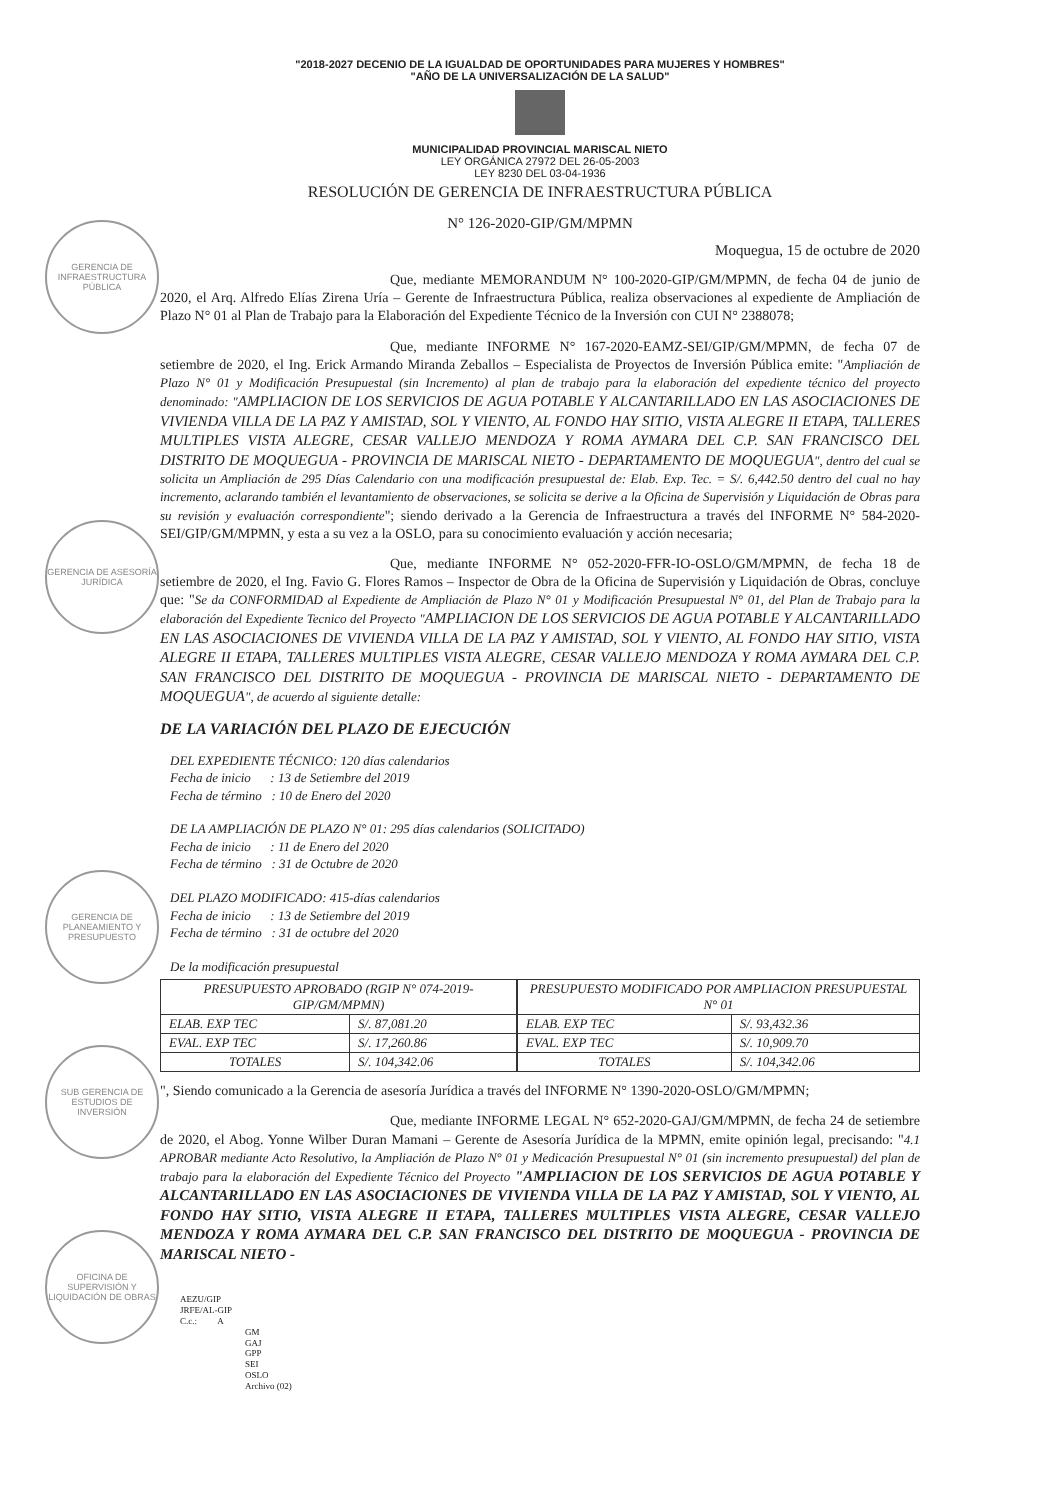GERENCIA DE INFRAESTRUCTURA PÚBLICA
GERENCIA DE ASESORÍA JURÍDICA
GERENCIA DE PLANEAMIENTO Y PRESUPUESTO
SUB GERENCIA DE ESTUDIOS DE INVERSIÓN
OFICINA DE SUPERVISIÓN Y LIQUIDACIÓN DE OBRAS
"2018-2027 DECENIO DE LA IGUALDAD DE OPORTUNIDADES PARA MUJERES Y HOMBRES"
"AÑO DE LA UNIVERSALIZACIÓN DE LA SALUD"
MUNICIPALIDAD PROVINCIAL MARISCAL NIETO
LEY ORGÁNICA 27972 DEL 26-05-2003
LEY 8230 DEL 03-04-1936
RESOLUCIÓN DE GERENCIA DE INFRAESTRUCTURA PÚBLICA
N° 126-2020-GIP/GM/MPMN
Moquegua, 15 de octubre de 2020
Que, mediante MEMORANDUM N° 100-2020-GIP/GM/MPMN, de fecha 04 de junio de 2020, el Arq. Alfredo Elías Zirena Uría – Gerente de Infraestructura Pública, realiza observaciones al expediente de Ampliación de Plazo N° 01 al Plan de Trabajo para la Elaboración del Expediente Técnico de la Inversión con CUI N° 2388078;
Que, mediante INFORME N° 167-2020-EAMZ-SEI/GIP/GM/MPMN, de fecha 07 de setiembre de 2020, el Ing. Erick Armando Miranda Zeballos – Especialista de Proyectos de Inversión Pública emite: "Ampliación de Plazo N° 01 y Modificación Presupuestal (sin Incremento) al plan de trabajo para la elaboración del expediente técnico del proyecto denominado: "AMPLIACION DE LOS SERVICIOS DE AGUA POTABLE Y ALCANTARILLADO EN LAS ASOCIACIONES DE VIVIENDA VILLA DE LA PAZ Y AMISTAD, SOL Y VIENTO, AL FONDO HAY SITIO, VISTA ALEGRE II ETAPA, TALLERES MULTIPLES VISTA ALEGRE, CESAR VALLEJO MENDOZA Y ROMA AYMARA DEL C.P. SAN FRANCISCO DEL DISTRITO DE MOQUEGUA - PROVINCIA DE MARISCAL NIETO - DEPARTAMENTO DE MOQUEGUA", dentro del cual se solicita un Ampliación de 295 Días Calendario con una modificación presupuestal de: Elab. Exp. Tec. = S/. 6,442.50 dentro del cual no hay incremento, aclarando también el levantamiento de observaciones, se solicita se derive a la Oficina de Supervisión y Liquidación de Obras para su revisión y evaluación correspondiente"; siendo derivado a la Gerencia de Infraestructura a través del INFORME N° 584-2020-SEI/GIP/GM/MPMN, y esta a su vez a la OSLO, para su conocimiento evaluación y acción necesaria;
Que, mediante INFORME N° 052-2020-FFR-IO-OSLO/GM/MPMN, de fecha 18 de setiembre de 2020, el Ing. Favio G. Flores Ramos – Inspector de Obra de la Oficina de Supervisión y Liquidación de Obras, concluye que: "Se da CONFORMIDAD al Expediente de Ampliación de Plazo N° 01 y Modificación Presupuestal N° 01, del Plan de Trabajo para la elaboración del Expediente Tecnico del Proyecto "AMPLIACION DE LOS SERVICIOS DE AGUA POTABLE Y ALCANTARILLADO EN LAS ASOCIACIONES DE VIVIENDA VILLA DE LA PAZ Y AMISTAD, SOL Y VIENTO, AL FONDO HAY SITIO, VISTA ALEGRE II ETAPA, TALLERES MULTIPLES VISTA ALEGRE, CESAR VALLEJO MENDOZA Y ROMA AYMARA DEL C.P. SAN FRANCISCO DEL DISTRITO DE MOQUEGUA - PROVINCIA DE MARISCAL NIETO - DEPARTAMENTO DE MOQUEGUA", de acuerdo al siguiente detalle:
DE LA VARIACIÓN DEL PLAZO DE EJECUCIÓN
DEL EXPEDIENTE TÉCNICO: 120 días calendarios
Fecha de inicio : 13 de Setiembre del 2019
Fecha de término : 10 de Enero del 2020
DE LA AMPLIACIÓN DE PLAZO N° 01: 295 días calendarios (SOLICITADO)
Fecha de inicio : 11 de Enero del 2020
Fecha de término : 31 de Octubre de 2020
DEL PLAZO MODIFICADO: 415-días calendarios
Fecha de inicio : 13 de Setiembre del 2019
Fecha de término : 31 de octubre del 2020
De la modificación presupuestal
| PRESUPUESTO APROBADO (RGIP N° 074-2019-GIP/GM/MPMN) | |
| ELAB. EXP TEC | S/. 87,081.20 |
| EVAL. EXP TEC | S/. 17,260.86 |
| TOTALES | S/. 104,342.06 |
| PRESUPUESTO MODIFICADO POR AMPLIACION PRESUPUESTAL N° 01 | |
| ELAB. EXP TEC | S/. 93,432.36 |
| EVAL. EXP TEC | S/. 10,909.70 |
| TOTALES | S/. 104,342.06 |
", Siendo comunicado a la Gerencia de asesoría Jurídica a través del INFORME N° 1390-2020-OSLO/GM/MPMN;
Que, mediante INFORME LEGAL N° 652-2020-GAJ/GM/MPMN, de fecha 24 de setiembre de 2020, el Abog. Yonne Wilber Duran Mamani – Gerente de Asesoría Jurídica de la MPMN, emite opinión legal, precisando: "4.1 APROBAR mediante Acto Resolutivo, la Ampliación de Plazo N° 01 y Medicación Presupuestal N° 01 (sin incremento presupuestal) del plan de trabajo para la elaboración del Expediente Técnico del Proyecto "AMPLIACION DE LOS SERVICIOS DE AGUA POTABLE Y ALCANTARILLADO EN LAS ASOCIACIONES DE VIVIENDA VILLA DE LA PAZ Y AMISTAD, SOL Y VIENTO, AL FONDO HAY SITIO, VISTA ALEGRE II ETAPA, TALLERES MULTIPLES VISTA ALEGRE, CESAR VALLEJO MENDOZA Y ROMA AYMARA DEL C.P. SAN FRANCISCO DEL DISTRITO DE MOQUEGUA - PROVINCIA DE MARISCAL NIETO -
AEZU/GIP
JRFE/AL-GIP
C.c.: A
GM
GAJ
GPP
SEI
OSLO
Archivo (02)